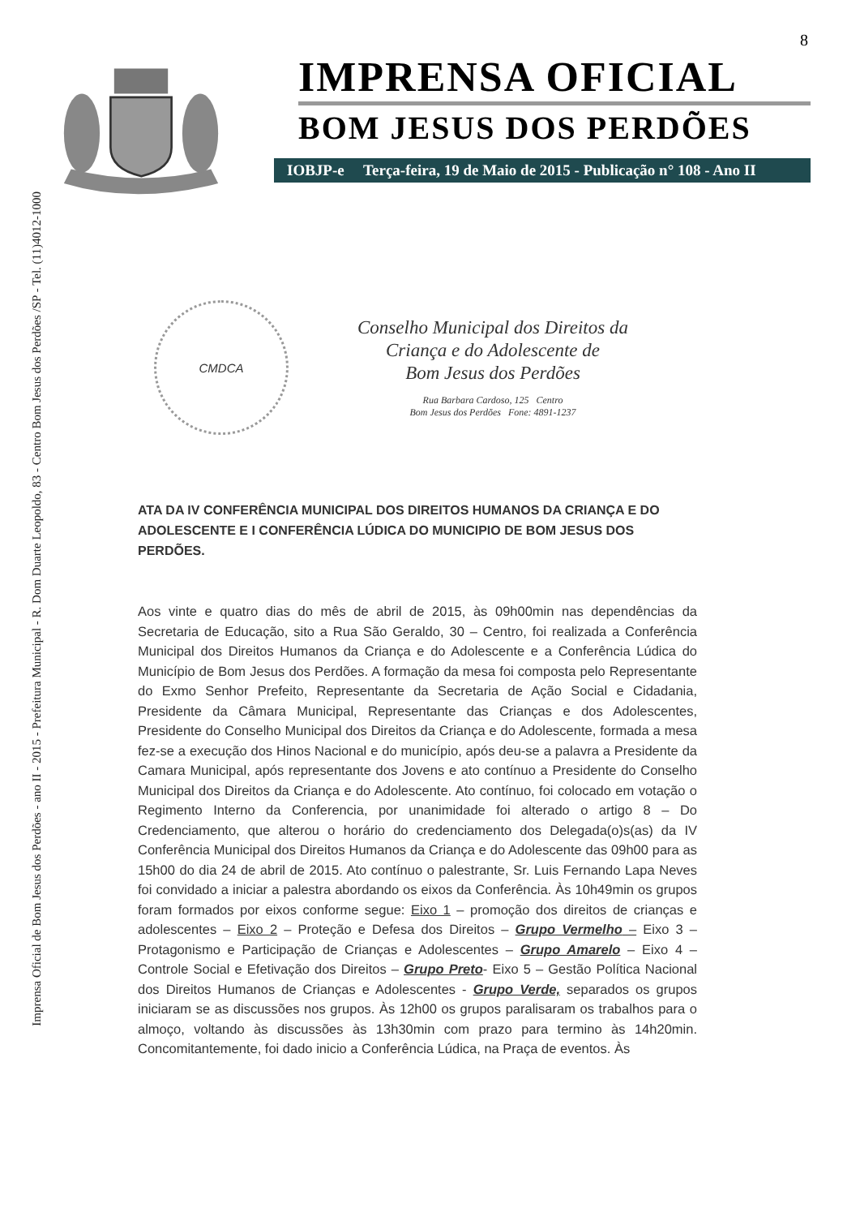Imprensa Oficial de Bom Jesus dos Perdões - ano II - 2015 - Prefeitura Municipal - R. Dom Duarte Leopoldo, 83 - Centro Bom Jesus dos Perdões /SP - Tel. (11)4012-1000
8
IMPRENSA OFICIAL
BOM JESUS DOS PERDÕES
IOBJP-e Terça-feira, 19 de Maio de 2015 - Publicação n° 108 - Ano II
CMDCA
Conselho Municipal dos Direitos da
Criança e do Adolescente de
Bom Jesus dos Perdões
Rua Barbara Cardoso, 125 Centro
Bom Jesus dos Perdões Fone: 4891-1237
ATA DA IV CONFERÊNCIA MUNICIPAL DOS DIREITOS HUMANOS DA CRIANÇA E DO ADOLESCENTE E I CONFERÊNCIA LÚDICA DO MUNICIPIO DE BOM JESUS DOS PERDÕES.
Aos vinte e quatro dias do mês de abril de 2015, às 09h00min nas dependências da Secretaria de Educação, sito a Rua São Geraldo, 30 – Centro, foi realizada a Conferência Municipal dos Direitos Humanos da Criança e do Adolescente e a Conferência Lúdica do Município de Bom Jesus dos Perdões. A formação da mesa foi composta pelo Representante do Exmo Senhor Prefeito, Representante da Secretaria de Ação Social e Cidadania, Presidente da Câmara Municipal, Representante das Crianças e dos Adolescentes, Presidente do Conselho Municipal dos Direitos da Criança e do Adolescente, formada a mesa fez-se a execução dos Hinos Nacional e do município, após deu-se a palavra a Presidente da Camara Municipal, após representante dos Jovens e ato contínuo a Presidente do Conselho Municipal dos Direitos da Criança e do Adolescente. Ato contínuo, foi colocado em votação o Regimento Interno da Conferencia, por unanimidade foi alterado o artigo 8 – Do Credenciamento, que alterou o horário do credenciamento dos Delegada(o)s(as) da IV Conferência Municipal dos Direitos Humanos da Criança e do Adolescente das 09h00 para as 15h00 do dia 24 de abril de 2015. Ato contínuo o palestrante, Sr. Luis Fernando Lapa Neves foi convidado a iniciar a palestra abordando os eixos da Conferência. Às 10h49min os grupos foram formados por eixos conforme segue: Eixo 1 – promoção dos direitos de crianças e adolescentes – Eixo 2 – Proteção e Defesa dos Direitos – Grupo Vermelho – Eixo 3 – Protagonismo e Participação de Crianças e Adolescentes – Grupo Amarelo – Eixo 4 – Controle Social e Efetivação dos Direitos – Grupo Preto- Eixo 5 – Gestão Política Nacional dos Direitos Humanos de Crianças e Adolescentes - Grupo Verde, separados os grupos iniciaram se as discussões nos grupos. Às 12h00 os grupos paralisaram os trabalhos para o almoço, voltando às discussões às 13h30min com prazo para termino às 14h20min. Concomitantemente, foi dado inicio a Conferência Lúdica, na Praça de eventos. Às